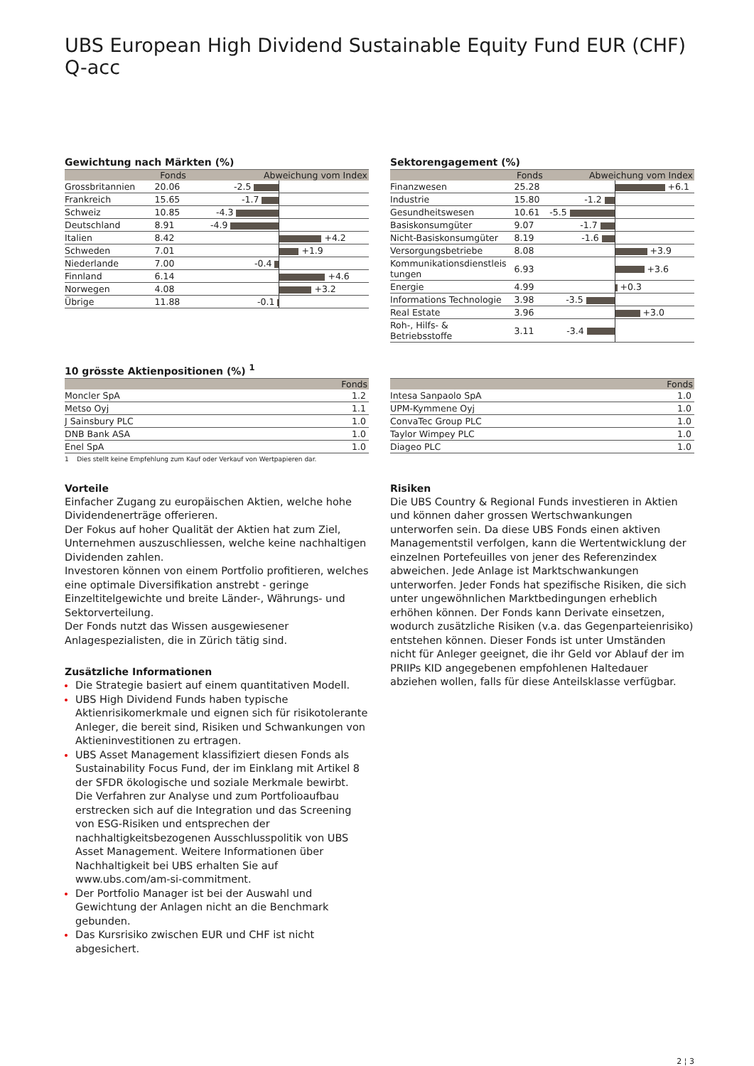UBS European High Dividend Sustainable Equity Fund EUR (CHF) Q-acc
Gewichtung nach Märkten (%)
| | Fonds | Abweichung vom Index | |
| --- | --- | --- | --- |
| Grossbritannien | 20.06 | -2.5 | |
| Frankreich | 15.65 | -1.7 | |
| Schweiz | 10.85 | -4.3 | |
| Deutschland | 8.91 | -4.9 | |
| Italien | 8.42 | | +4.2 |
| Schweden | 7.01 | | +1.9 |
| Niederlande | 7.00 | -0.4 | |
| Finnland | 6.14 | | +4.6 |
| Norwegen | 4.08 | | +3.2 |
| Übrige | 11.88 | -0.1 | |
Sektorengagement (%)
| | Fonds | Abweichung vom Index | |
| --- | --- | --- | --- |
| Finanzwesen | 25.28 | | +6.1 |
| Industrie | 15.80 | -1.2 | |
| Gesundheitswesen | 10.61 | -5.5 | |
| Basiskonsumgüter | 9.07 | -1.7 | |
| Nicht-Basiskonsumgüter | 8.19 | -1.6 | |
| Versorgungsbetriebe | 8.08 | | +3.9 |
| Kommunikationsdienstleis tungen | 6.93 | | +3.6 |
| Energie | 4.99 | | +0.3 |
| Informations Technologie | 3.98 | -3.5 | |
| Real Estate | 3.96 | | +3.0 |
| Roh-, Hilfs- & Betriebsstoffe | 3.11 | -3.4 | |
10 grösste Aktienpositionen (%) <sup>1</sup>
| | Fonds |
| --- | --- |
| Moncler SpA | 1.2 |
| Metso Oyj | 1.1 |
| J Sainsbury PLC | 1.0 |
| DNB Bank ASA | 1.0 |
| Enel SpA | 1.0 |
1 Dies stellt keine Empfehlung zum Kauf oder Verkauf von Wertpapieren dar.
| | Fonds |
| --- | --- |
| Intesa Sanpaolo SpA | 1.0 |
| UPM-Kymmene Oyj | 1.0 |
| ConvaTec Group PLC | 1.0 |
| Taylor Wimpey PLC | 1.0 |
| Diageo PLC | 1.0 |
Vorteile
Einfacher Zugang zu europäischen Aktien, welche hohe Dividendenerträge offerieren.
Der Fokus auf hoher Qualität der Aktien hat zum Ziel, Unternehmen auszuschliessen, welche keine nachhaltigen Dividenden zahlen.
Investoren können von einem Portfolio profitieren, welches eine optimale Diversifikation anstrebt - geringe Einzeltitelgewichte und breite Länder-, Währungs- und Sektorverteilung.
Der Fonds nutzt das Wissen ausgewiesener Anlagespezialisten, die in Zürich tätig sind.
Zusätzliche Informationen
Die Strategie basiert auf einem quantitativen Modell.
UBS High Dividend Funds haben typische Aktienrisikomerkmale und eignen sich für risikotolerante Anleger, die bereit sind, Risiken und Schwankungen von Aktieninvestitionen zu ertragen.
UBS Asset Management klassifiziert diesen Fonds als Sustainability Focus Fund, der im Einklang mit Artikel 8 der SFDR ökologische und soziale Merkmale bewirbt. Die Verfahren zur Analyse und zum Portfolioaufbau erstrecken sich auf die Integration und das Screening von ESG-Risiken und entsprechen der nachhaltigkeitsbezogenen Ausschlusspolitik von UBS Asset Management. Weitere Informationen über Nachhaltigkeit bei UBS erhalten Sie auf www.ubs.com/am-si-commitment.
Der Portfolio Manager ist bei der Auswahl und Gewichtung der Anlagen nicht an die Benchmark gebunden.
Das Kursrisiko zwischen EUR und CHF ist nicht abgesichert.
Risiken
Die UBS Country & Regional Funds investieren in Aktien und können daher grossen Wertschwankungen unterworfen sein. Da diese UBS Fonds einen aktiven Managementstil verfolgen, kann die Wertentwicklung der einzelnen Portefeuilles von jener des Referenzindex abweichen. Jede Anlage ist Marktschwankungen unterworfen. Jeder Fonds hat spezifische Risiken, die sich unter ungewöhnlichen Marktbedingungen erheblich erhöhen können. Der Fonds kann Derivate einsetzen, wodurch zusätzliche Risiken (v.a. das Gegenparteienrisiko) entstehen können. Dieser Fonds ist unter Umständen nicht für Anleger geeignet, die ihr Geld vor Ablauf der im PRIIPs KID angegebenen empfohlenen Haltedauer abziehen wollen, falls für diese Anteilsklasse verfügbar.
2 ¦ 3